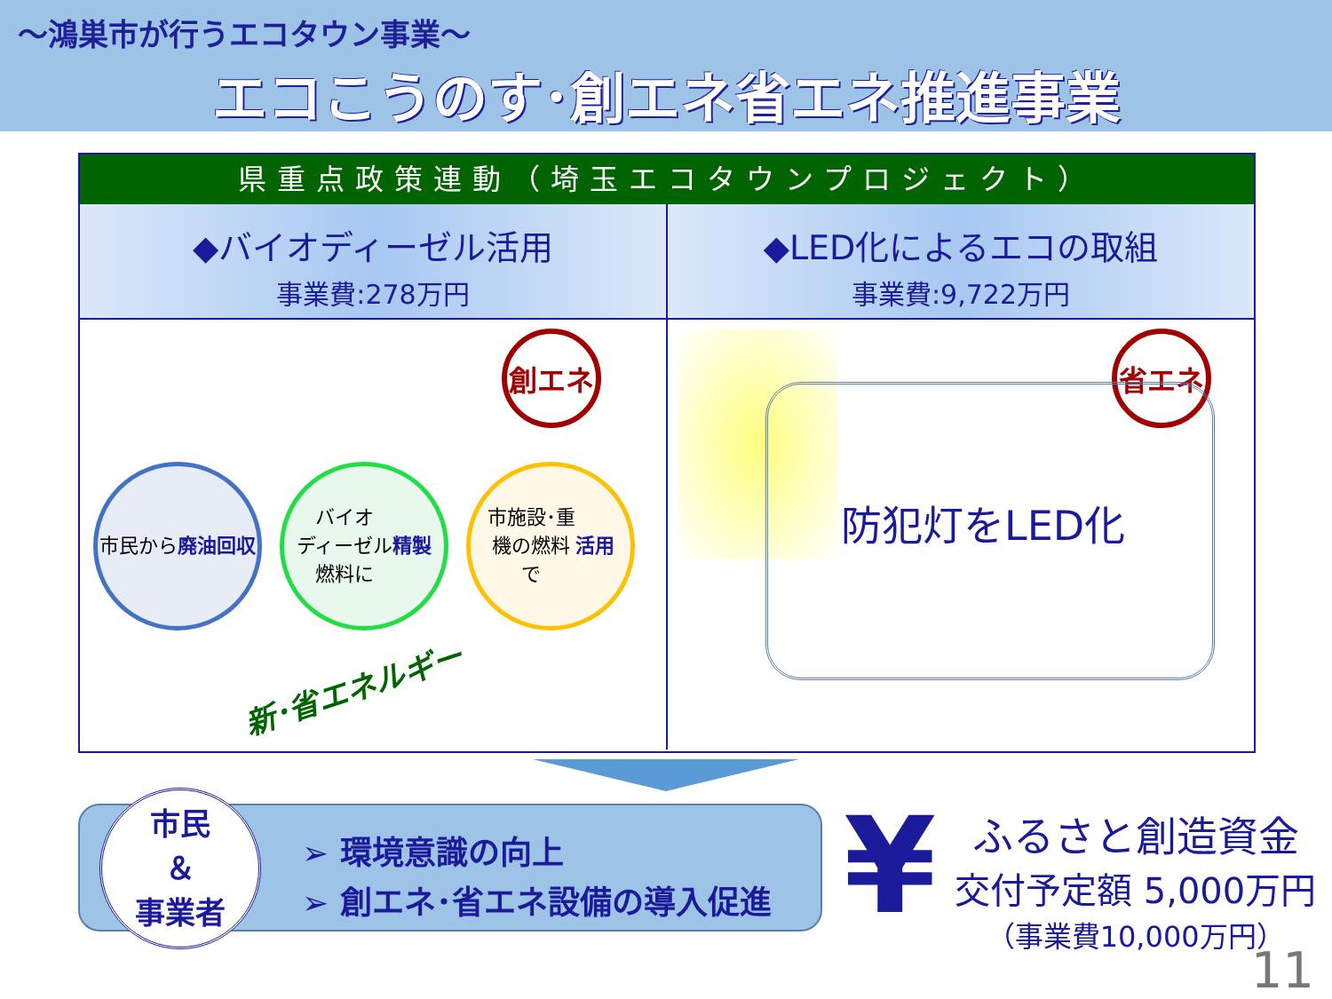～鴻巣市が行うエコタウン事業～
エコこうのす･創エネ省エネ推進事業
県重点政策連動（埼玉エコタウンプロジェクト）
◆バイオディーゼル活用
事業費:278万円
創エネ
市民から
廃油回収
バイオ
ディーゼル
燃料に
精製
市施設･重
機の燃料
で 活用
新･省エネルギー
◆LED化によるエコの取組
事業費:9,722万円
省エネ
防犯灯をLED化
市民
＆
事業者
➢ 環境意識の向上
➢ 創エネ･省エネ設備の導入促進
¥
ふるさと創造資金
交付予定額 5,000万円
（事業費10,000万円）
11